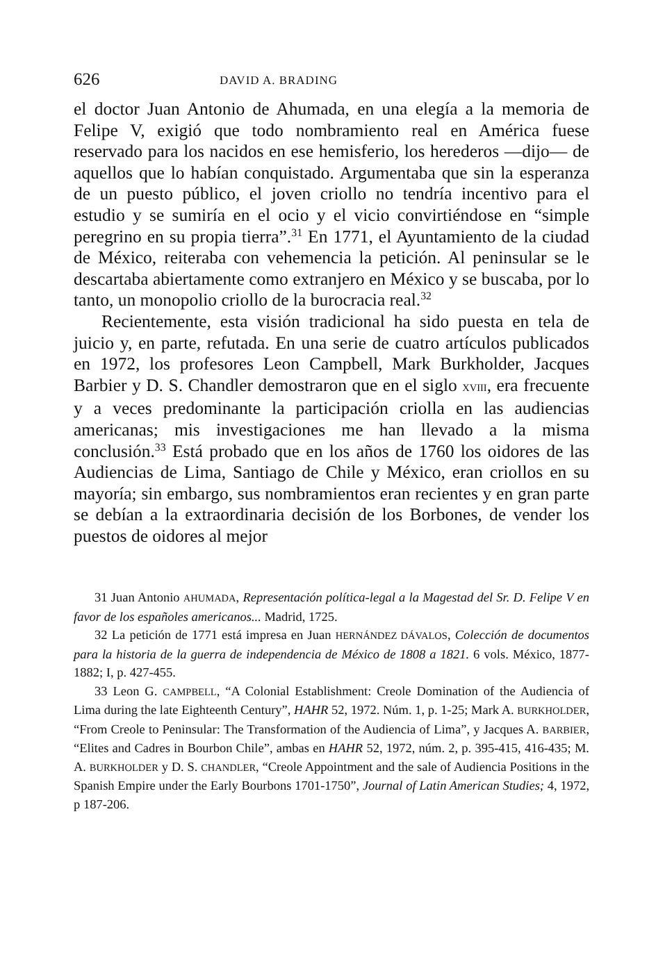626 DAVID A. BRADING
el doctor Juan Antonio de Ahumada, en una elegía a la memoria de Felipe V, exigió que todo nombramiento real en América fuese reservado para los nacidos en ese hemisferio, los herederos —dijo— de aquellos que lo habían conquistado. Argumentaba que sin la esperanza de un puesto público, el joven criollo no tendría incentivo para el estudio y se sumiría en el ocio y el vicio convirtiéndose en “simple peregrino en su propia tierra”.<sup>31</sup> En 1771, el Ayuntamiento de la ciudad de México, reiteraba con vehemencia la petición. Al peninsular se le descartaba abiertamente como extranjero en México y se buscaba, por lo tanto, un monopolio criollo de la burocracia real.<sup>32</sup>
Recientemente, esta visión tradicional ha sido puesta en tela de juicio y, en parte, refutada. En una serie de cuatro artículos publicados en 1972, los profesores Leon Campbell, Mark Burkholder, Jacques Barbier y D. S. Chandler demostraron que en el siglo XVIII, era frecuente y a veces predominante la participación criolla en las audiencias americanas; mis investigaciones me han llevado a la misma conclusión.<sup>33</sup> Está probado que en los años de 1760 los oidores de las Audiencias de Lima, Santiago de Chile y México, eran criollos en su mayoría; sin embargo, sus nombramientos eran recientes y en gran parte se debían a la extraordinaria decisión de los Borbones, de vender los puestos de oidores al mejor
31 Juan Antonio AHUMADA, Representación política-legal a la Magestad del Sr. D. Felipe V en favor de los españoles americanos... Madrid, 1725.
32 La petición de 1771 está impresa en Juan HERNÁNDEZ DÁVALOS, Colección de documentos para la historia de la guerra de independencia de México de 1808 a 1821. 6 vols. México, 1877-1882; I, p. 427-455.
33 Leon G. CAMPBELL, “A Colonial Establishment: Creole Domination of the Audiencia of Lima during the late Eighteenth Century”, HAHR 52, 1972. Núm. 1, p. 1-25; Mark A. BURKHOLDER, “From Creole to Peninsular: The Transformation of the Audiencia of Lima”, y Jacques A. BARBIER, “Elites and Cadres in Bourbon Chile”, ambas en HAHR 52, 1972, núm. 2, p. 395-415, 416-435; M. A. BURKHOLDER y D. S. CHANDLER, “Creole Appointment and the sale of Audiencia Positions in the Spanish Empire under the Early Bourbons 1701-1750”, Journal of Latin American Studies; 4, 1972, p 187-206.